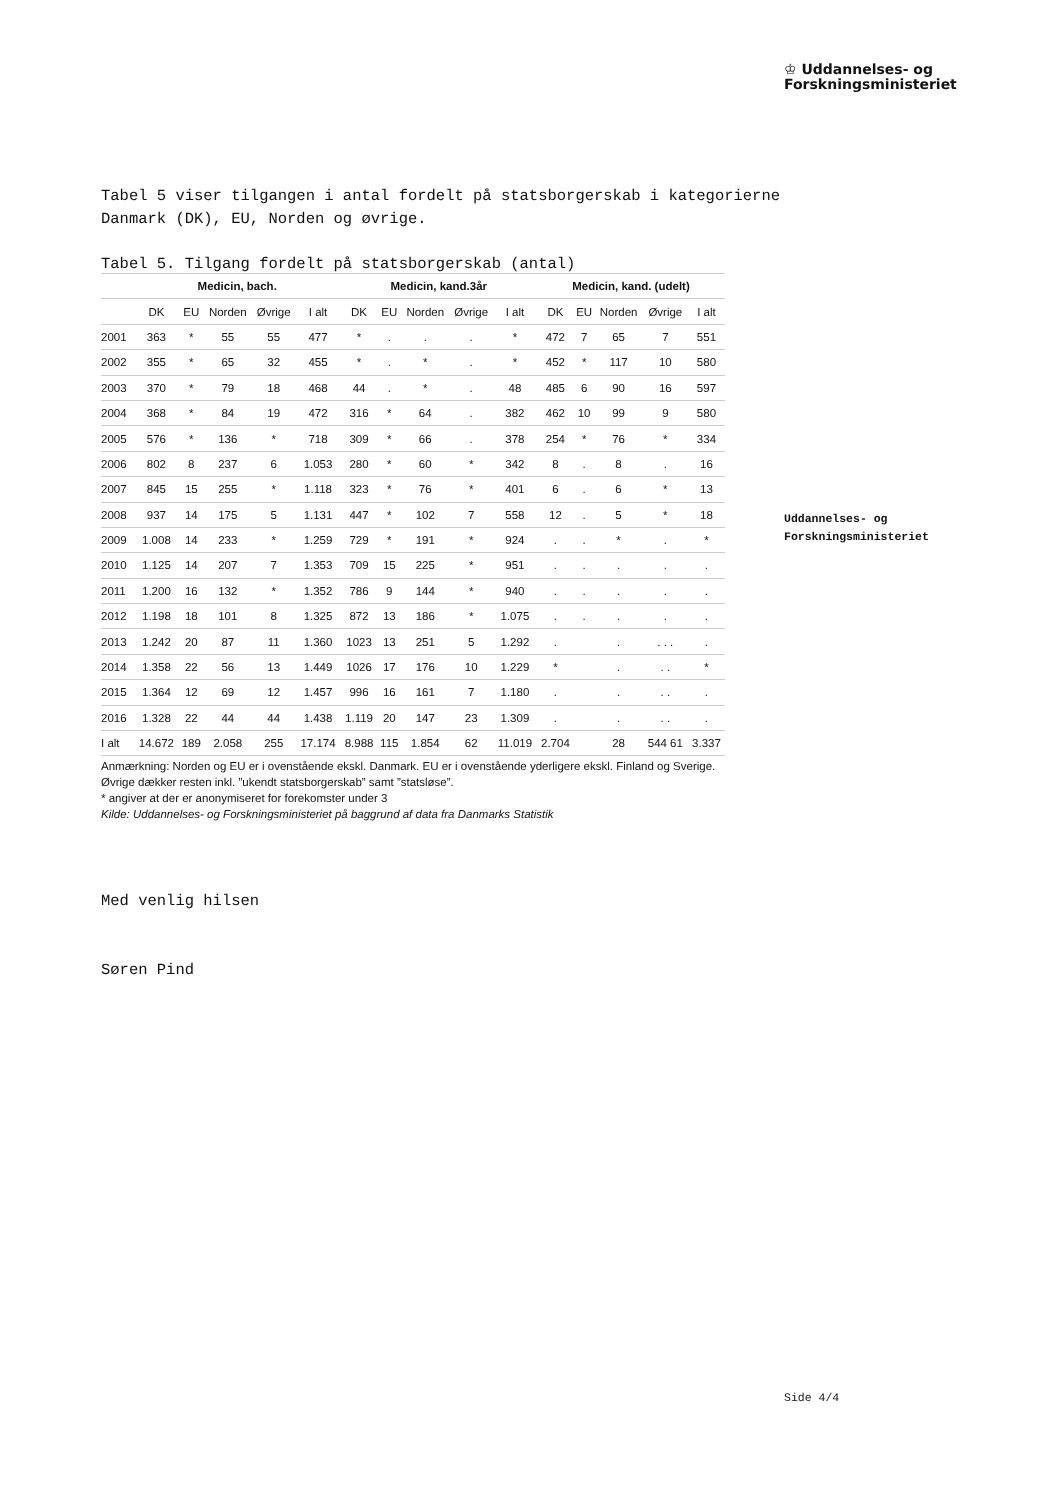Tabel 5 viser tilgangen i antal fordelt på statsborgerskab i kategorierne Danmark (DK), EU, Norden og øvrige.
Tabel 5. Tilgang fordelt på statsborgerskab (antal)
| | Medicin, bach. | | | | | Medicin, kand.3år | | | | | Medicin, kand. (udelt) | | | | |
| --- | --- | --- | --- | --- | --- | --- | --- | --- | --- | --- | --- | --- | --- | --- | --- |
| | DK | EU | Norden | Øvrige | I alt | DK | EU | Norden | Øvrige | I alt | DK | EU | Norden | Øvrige | I alt |
| 2001 | 363 | * | 55 | 55 | 477 | * | . | . | . | * | 472 | 7 | 65 | 7 | 551 |
| 2002 | 355 | * | 65 | 32 | 455 | * | . | * | . | * | 452 | * | 117 | 10 | 580 |
| 2003 | 370 | * | 79 | 18 | 468 | 44 | . | * | . | 48 | 485 | 6 | 90 | 16 | 597 |
| 2004 | 368 | * | 84 | 19 | 472 | 316 | * | 64 | . | 382 | 462 | 10 | 99 | 9 | 580 |
| 2005 | 576 | * | 136 | * | 718 | 309 | * | 66 | . | 378 | 254 | * | 76 | * | 334 |
| 2006 | 802 | 8 | 237 | 6 | 1.053 | 280 | * | 60 | * | 342 | 8 | . | 8 | . | 16 |
| 2007 | 845 | 15 | 255 | * | 1.118 | 323 | * | 76 | * | 401 | 6 | . | 6 | * | 13 |
| 2008 | 937 | 14 | 175 | 5 | 1.131 | 447 | * | 102 | 7 | 558 | 12 | . | 5 | * | 18 |
| 2009 | 1.008 | 14 | 233 | * | 1.259 | 729 | * | 191 | * | 924 | . | . | * | . | * |
| 2010 | 1.125 | 14 | 207 | 7 | 1.353 | 709 | 15 | 225 | * | 951 | . | . | . | . | . |
| 2011 | 1.200 | 16 | 132 | * | 1.352 | 786 | 9 | 144 | * | 940 | . | . | . | . | . |
| 2012 | 1.198 | 18 | 101 | 8 | 1.325 | 872 | 13 | 186 | * | 1.075 | . | . | . | . | . |
| 2013 | 1.242 | 20 | 87 | 11 | 1.360 | 1023 | 13 | 251 | 5 | 1.292 | . | | . | . . . | . |
| 2014 | 1.358 | 22 | 56 | 13 | 1.449 | 1026 | 17 | 176 | 10 | 1.229 | * | | . | . . | * |
| 2015 | 1.364 | 12 | 69 | 12 | 1.457 | 996 | 16 | 161 | 7 | 1.180 | . | | . | . . | . |
| 2016 | 1.328 | 22 | 44 | 44 | 1.438 | 1.119 | 20 | 147 | 23 | 1.309 | . | | . | . . | . |
| I alt | 14.672 | 189 | 2.058 | 255 | 17.174 | 8.988 | 115 | 1.854 | 62 | 11.019 | 2.704 | | 28 | 544 61 | 3.337 |
Anmærkning: Norden og EU er i ovenstående ekskl. Danmark. EU er i ovenstående yderligere ekskl. Finland og Sverige.
Øvrige dækker resten inkl. ”ukendt statsborgerskab” samt ”statsløse”.
* angiver at der er anonymiseret for forekomster under 3
Kilde: Uddannelses- og Forskningsministeriet på baggrund af data fra Danmarks Statistik
Med venlig hilsen
Søren Pind
♔ Uddannelses- og
Forskningsministeriet
Uddannelses- og
Forskningsministeriet
Side 4/4